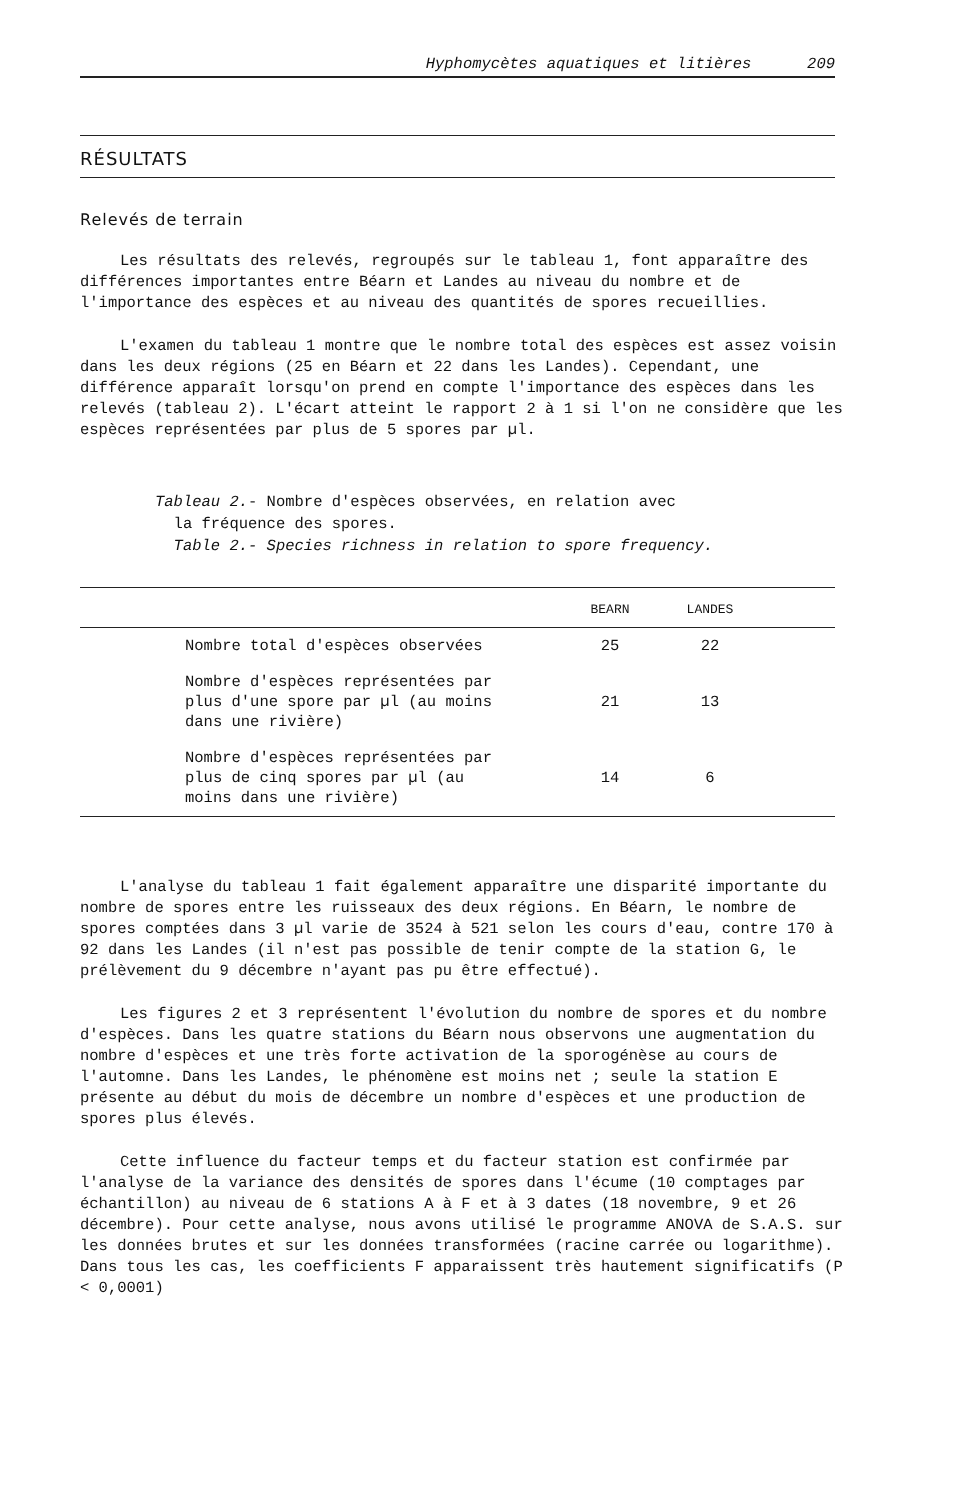Hyphomycètes aquatiques et litières 209
RÉSULTATS
Relevés de terrain
Les résultats des relevés, regroupés sur le tableau 1, font apparaître des différences importantes entre Béarn et Landes au niveau du nombre et de l'importance des espèces et au niveau des quantités de spores recueillies.
L'examen du tableau 1 montre que le nombre total des espèces est assez voisin dans les deux régions (25 en Béarn et 22 dans les Landes). Cependant, une différence apparaît lorsqu'on prend en compte l'importance des espèces dans les relevés (tableau 2). L'écart atteint le rapport 2 à 1 si l'on ne considère que les espèces représentées par plus de 5 spores par µl.
Tableau 2.- Nombre d'espèces observées, en relation avec
la fréquence des spores.
Table 2.- Species richness in relation to spore frequency.
| | BEARN | LANDES | |
| --- | --- | --- | --- |
| Nombre total d'espèces observées | 25 | 22 | |
| Nombre d'espèces représentées par plus d'une spore par µl (au moins dans une rivière) | 21 | 13 | |
| Nombre d'espèces représentées par plus de cinq spores par µl (au moins dans une rivière) | 14 | 6 | |
L'analyse du tableau 1 fait également apparaître une disparité importante du nombre de spores entre les ruisseaux des deux régions. En Béarn, le nombre de spores comptées dans 3 µl varie de 3524 à 521 selon les cours d'eau, contre 170 à 92 dans les Landes (il n'est pas possible de tenir compte de la station G, le prélèvement du 9 décembre n'ayant pas pu être effectué).
Les figures 2 et 3 représentent l'évolution du nombre de spores et du nombre d'espèces. Dans les quatre stations du Béarn nous observons une augmentation du nombre d'espèces et une très forte activation de la sporogénèse au cours de l'automne. Dans les Landes, le phénomène est moins net ; seule la station E présente au début du mois de décembre un nombre d'espèces et une production de spores plus élevés.
Cette influence du facteur temps et du facteur station est confirmée par l'analyse de la variance des densités de spores dans l'écume (10 comptages par échantillon) au niveau de 6 stations A à F et à 3 dates (18 novembre, 9 et 26 décembre). Pour cette analyse, nous avons utilisé le programme ANOVA de S.A.S. sur les données brutes et sur les données transformées (racine carrée ou logarithme). Dans tous les cas, les coefficients F apparaissent très hautement significatifs (P < 0,0001)